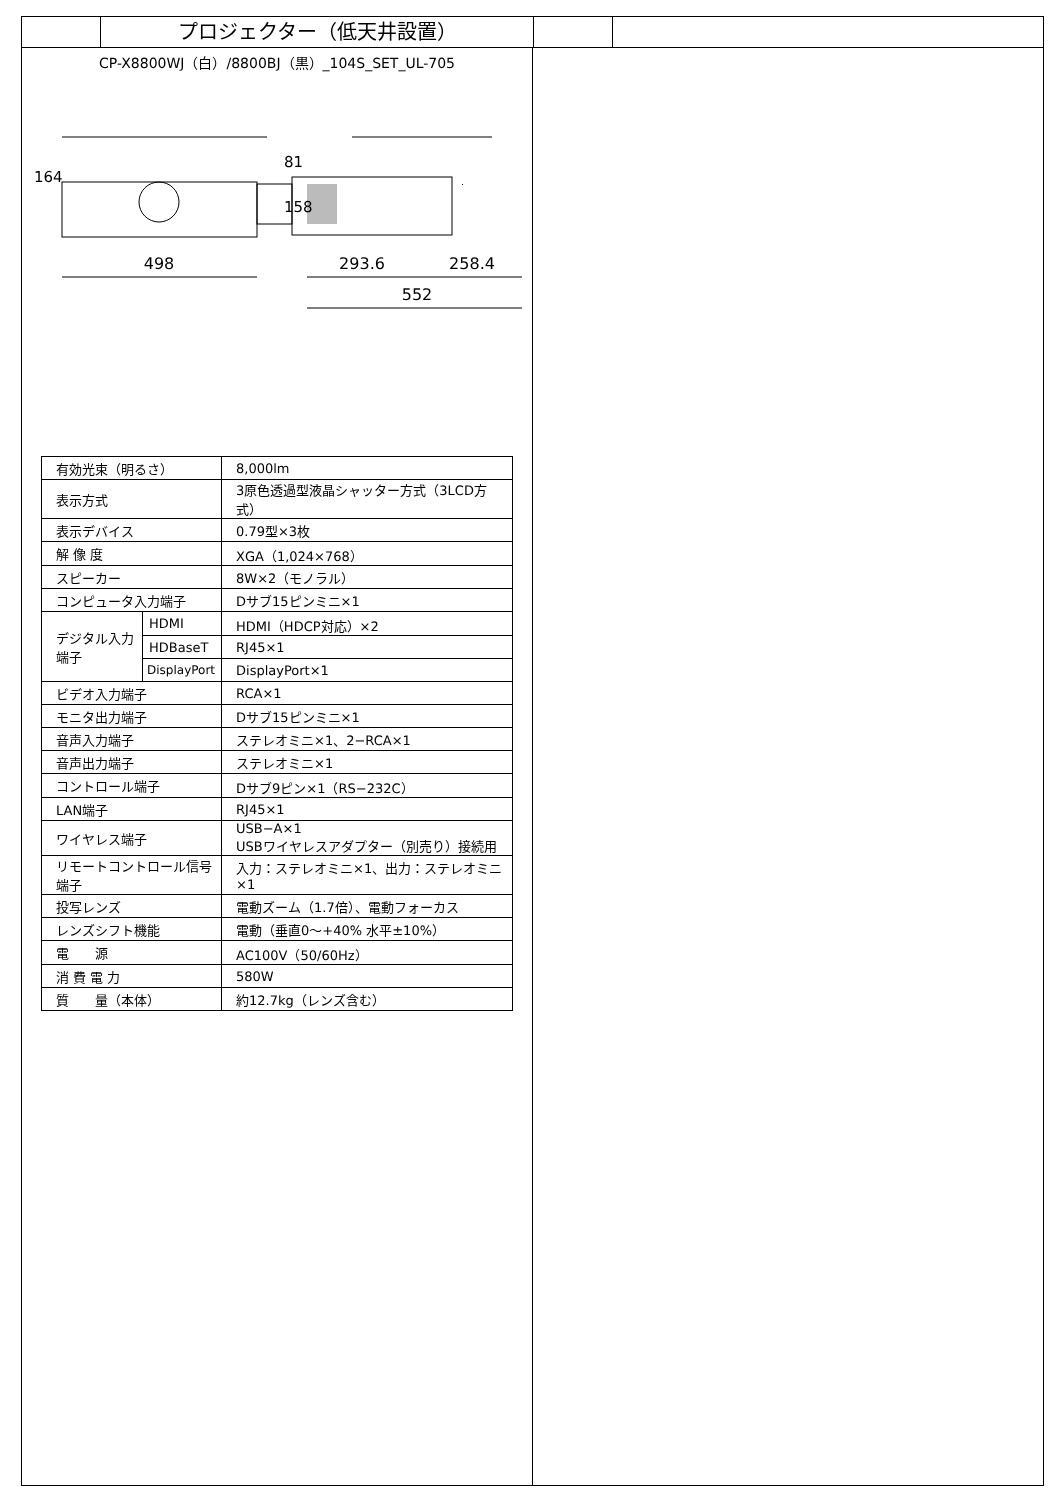プロジェクター（低天井設置）
CP-X8800WJ（白）/8800BJ（黒）_104S_SET_UL-705
498
293.6
258.4
552
164
81
158
| 有効光束（明るさ） | | 8,000lm |
| 表示方式 | | 3原色透過型液晶シャッター方式（3LCD方式） |
| 表示デバイス | | 0.79型×3枚 |
| 解 像 度 | | XGA（1,024×768） |
| スピーカー | | 8W×2（モノラル） |
| コンピュータ入力端子 | | Dサブ15ピンミニ×1 |
| デジタル入力端子 | HDMI | HDMI（HDCP対応）×2 |
| | HDBaseT | RJ45×1 |
| | DisplayPort | DisplayPort×1 |
| ビデオ入力端子 | | RCA×1 |
| モニタ出力端子 | | Dサブ15ピンミニ×1 |
| 音声入力端子 | | ステレオミニ×1、2−RCA×1 |
| 音声出力端子 | | ステレオミニ×1 |
| コントロール端子 | | Dサブ9ピン×1（RS−232C） |
| LAN端子 | | RJ45×1 |
| ワイヤレス端子 | | USB−A×1 USBワイヤレスアダプター（別売り）接続用 |
| リモートコントロール信号端子 | | 入力：ステレオミニ×1、出力：ステレオミニ×1 |
| 投写レンズ | | 電動ズーム（1.7倍）、電動フォーカス |
| レンズシフト機能 | | 電動（垂直0〜+40% 水平±10%） |
| 電 源 | | AC100V（50/60Hz） |
| 消 費 電 力 | | 580W |
| 質 量（本体） | | 約12.7kg（レンズ含む） |